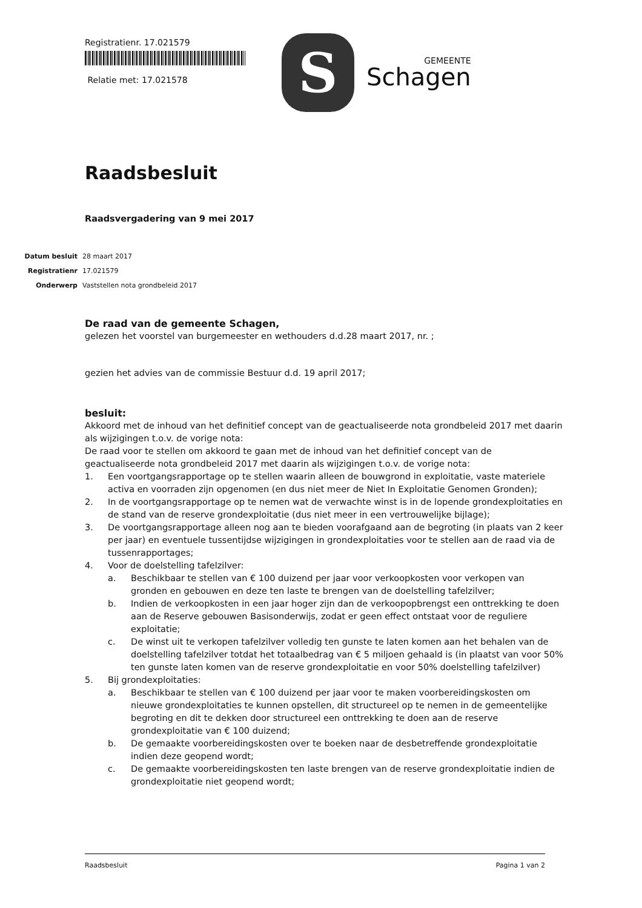Registratienr. 17.021579
Relatie met: 17.021578
S
GEMEENTE
Schagen
Raadsbesluit
Raadsvergadering van 9 mei 2017
Datum besluit 28 maart 2017
Registratienr 17.021579
Onderwerp Vaststellen nota grondbeleid 2017
De raad van de gemeente Schagen,
gelezen het voorstel van burgemeester en wethouders d.d.28 maart 2017, nr. ;
gezien het advies van de commissie Bestuur d.d. 19 april 2017;
besluit:
Akkoord met de inhoud van het definitief concept van de geactualiseerde nota grondbeleid 2017 met daarin als wijzigingen t.o.v. de vorige nota:
De raad voor te stellen om akkoord te gaan met de inhoud van het definitief concept van de geactualiseerde nota grondbeleid 2017 met daarin als wijzigingen t.o.v. de vorige nota:
1. Een voortgangsrapportage op te stellen waarin alleen de bouwgrond in exploitatie, vaste materiele activa en voorraden zijn opgenomen (en dus niet meer de Niet In Exploitatie Genomen Gronden);
2. In de voortgangsrapportage op te nemen wat de verwachte winst is in de lopende grondexploitaties en de stand van de reserve grondexploitatie (dus niet meer in een vertrouwelijke bijlage);
3. De voortgangsrapportage alleen nog aan te bieden voorafgaand aan de begroting (in plaats van 2 keer per jaar) en eventuele tussentijdse wijzigingen in grondexploitaties voor te stellen aan de raad via de tussenrapportages;
4. Voor de doelstelling tafelzilver:
a. Beschikbaar te stellen van € 100 duizend per jaar voor verkoopkosten voor verkopen van gronden en gebouwen en deze ten laste te brengen van de doelstelling tafelzilver;
b. Indien de verkoopkosten in een jaar hoger zijn dan de verkoopopbrengst een onttrekking te doen aan de Reserve gebouwen Basisonderwijs, zodat er geen effect ontstaat voor de reguliere exploitatie;
c. De winst uit te verkopen tafelzilver volledig ten gunste te laten komen aan het behalen van de doelstelling tafelzilver totdat het totaalbedrag van € 5 miljoen gehaald is (in plaatst van voor 50% ten gunste laten komen van de reserve grondexploitatie en voor 50% doelstelling tafelzilver)
5. Bij grondexploitaties:
a. Beschikbaar te stellen van € 100 duizend per jaar voor te maken voorbereidingskosten om nieuwe grondexploitaties te kunnen opstellen, dit structureel op te nemen in de gemeentelijke begroting en dit te dekken door structureel een onttrekking te doen aan de reserve grondexploitatie van € 100 duizend;
b. De gemaakte voorbereidingskosten over te boeken naar de desbetreffende grondexploitatie indien deze geopend wordt;
c. De gemaakte voorbereidingskosten ten laste brengen van de reserve grondexploitatie indien de grondexploitatie niet geopend wordt;
Raadsbesluit Pagina 1 van 2